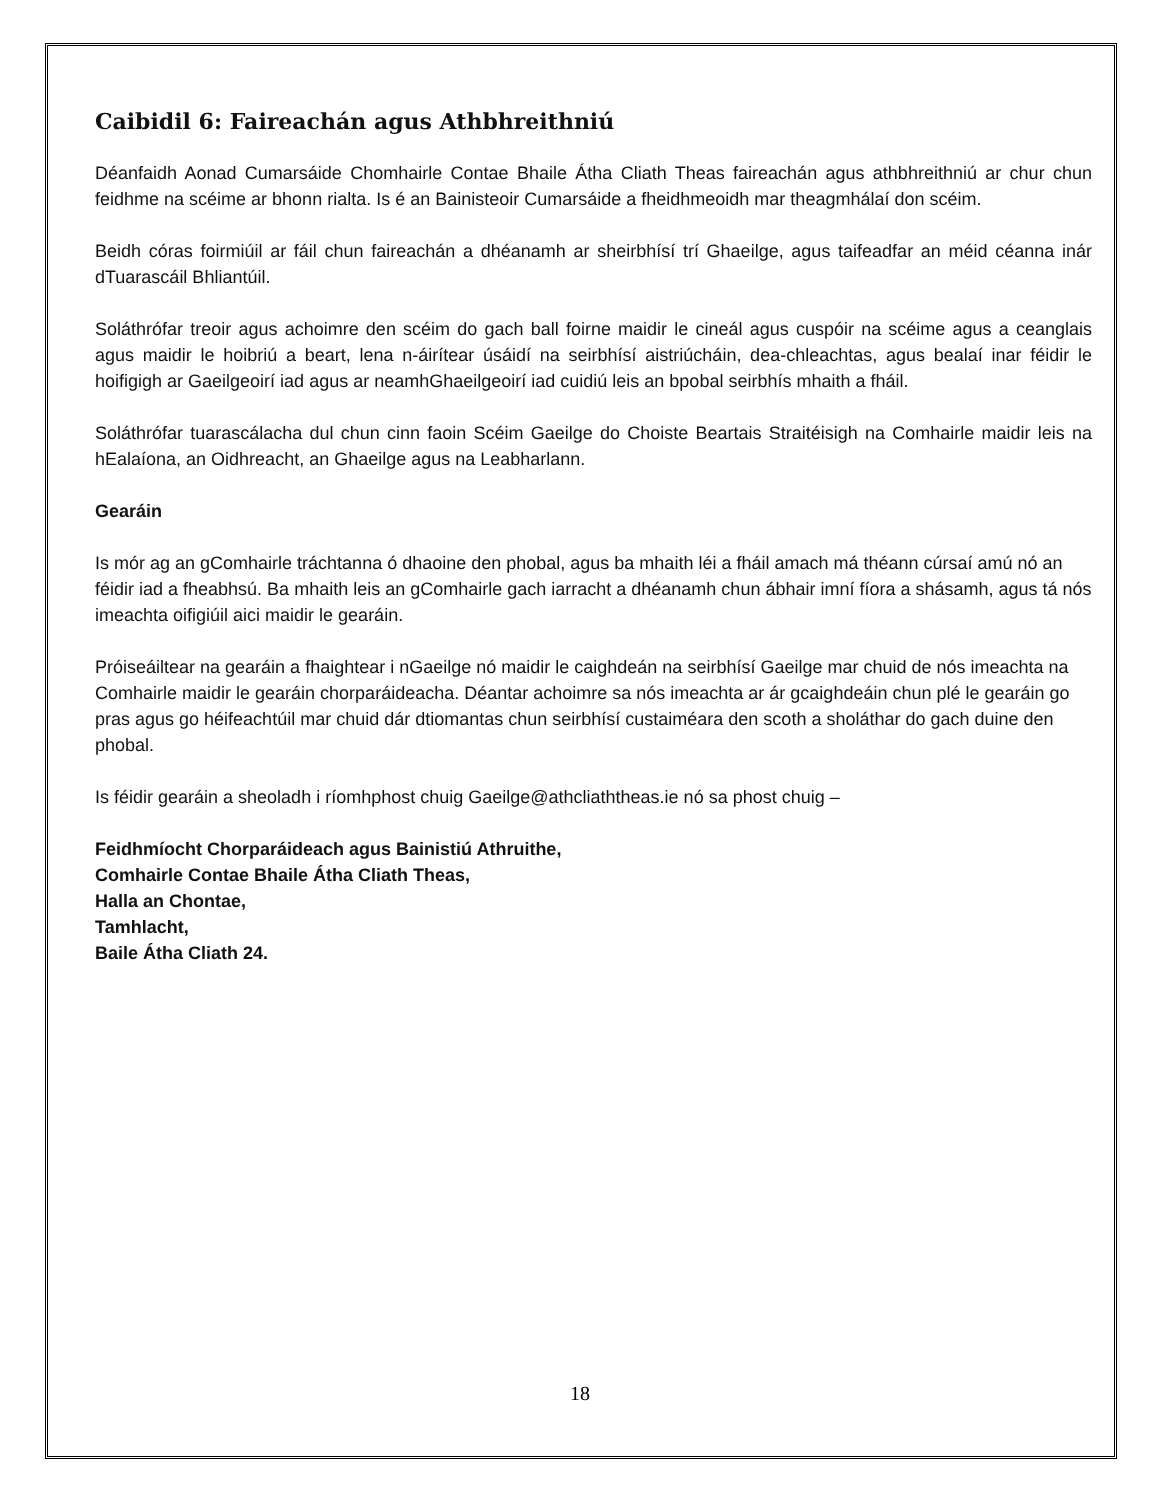Caibidil 6: Faireachán agus Athbhreithniú
Déanfaidh Aonad Cumarsáide Chomhairle Contae Bhaile Átha Cliath Theas faireachán agus athbhreithniú ar chur chun feidhme na scéime ar bhonn rialta. Is é an Bainisteoir Cumarsáide a fheidhmeoidh mar theagmhálaí don scéim.
Beidh córas foirmiúil ar fáil chun faireachán a dhéanamh ar sheirbhísí trí Ghaeilge, agus taifeadfar an méid céanna inár dTuarascáil Bhliantúil.
Soláthrófar treoir agus achoimre den scéim do gach ball foirne maidir le cineál agus cuspóir na scéime agus a ceanglais agus maidir le hoibriú a beart, lena n-áirítear úsáidí na seirbhísí aistriúcháin, dea-chleachtas, agus bealaí inar féidir le hoifigigh ar Gaeilgeoirí iad agus ar neamhGhaeilgeoirí iad cuidiú leis an bpobal seirbhís mhaith a fháil.
Soláthrófar tuarascálacha dul chun cinn faoin Scéim Gaeilge do Choiste Beartais Straitéisigh na Comhairle maidir leis na hEalaíona, an Oidhreacht, an Ghaeilge agus na Leabharlann.
Gearáin
Is mór ag an gComhairle tráchtanna ó dhaoine den phobal, agus ba mhaith léi a fháil amach má théann cúrsaí amú nó an féidir iad a fheabhsú. Ba mhaith leis an gComhairle gach iarracht a dhéanamh chun ábhair imní fíora a shásamh, agus tá nós imeachta oifigiúil aici maidir le gearáin.
Próiseáiltear na gearáin a fhaightear i nGaeilge nó maidir le caighdeán na seirbhísí Gaeilge mar chuid de nós imeachta na Comhairle maidir le gearáin chorparáideacha. Déantar achoimre sa nós imeachta ar ár gcaighdeáin chun plé le gearáin go pras agus go héifeachtúil mar chuid dár dtiomantas chun seirbhísí custaiméara den scoth a sholáthar do gach duine den phobal.
Is féidir gearáin a sheoladh i ríomhphost chuig Gaeilge@athcliaththeas.ie nó sa phost chuig –
Feidhmíocht Chorparáideach agus Bainistiú Athruithe,
Comhairle Contae Bhaile Átha Cliath Theas,
Halla an Chontae,
Tamhlacht,
Baile Átha Cliath 24.
18